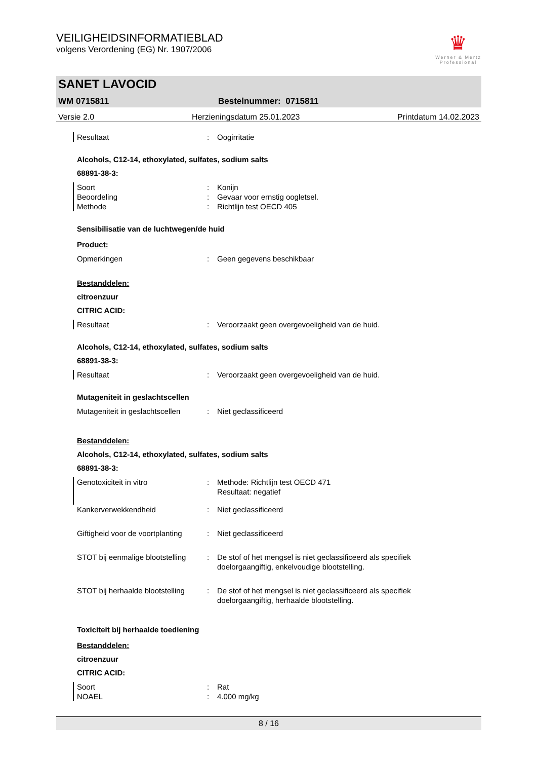VEILIGHEIDSINFORMATIEBLAD
volgens Verordening (EG) Nr. 1907/2006
♛
Werner & Mertz
Professional
SANET LAVOCID
WM 0715811 Bestelnummer: 0715811
Versie 2.0 Herzieningsdatum 25.01.2023 Printdatum 14.02.2023
Resultaat: Oogirritatie
Alcohols, C12-14, ethoxylated, sulfates, sodium salts
68891-38-3:
Soort: Konijn
Beoordeling: Gevaar voor ernstig oogletsel.
Methode: Richtlijn test OECD 405
Sensibilisatie van de luchtwegen/de huid
Product:
Opmerkingen: Geen gegevens beschikbaar
Bestanddelen:
citroenzuur
CITRIC ACID:
Resultaat: Veroorzaakt geen overgevoeligheid van de huid.
Alcohols, C12-14, ethoxylated, sulfates, sodium salts
68891-38-3:
Resultaat: Veroorzaakt geen overgevoeligheid van de huid.
Mutageniteit in geslachtscellen
Mutageniteit in geslachtscellen: Niet geclassificeerd
Bestanddelen:
Alcohols, C12-14, ethoxylated, sulfates, sodium salts
68891-38-3:
Genotoxiciteit in vitro: Methode: Richtlijn test OECD 471
Resultaat: negatief
Kankerverwekkendheid: Niet geclassificeerd
Giftigheid voor de voortplanting: Niet geclassificeerd
STOT bij eenmalige blootstelling: De stof of het mengsel is niet geclassificeerd als specifiek
doelorgaangiftig, enkelvoudige blootstelling.
STOT bij herhaalde blootstelling: De stof of het mengsel is niet geclassificeerd als specifiek
doelorgaangiftig, herhaalde blootstelling.
Toxiciteit bij herhaalde toediening
Bestanddelen:
citroenzuur
CITRIC ACID:
Soort: Rat
NOAEL: 4.000 mg/kg
8 / 16